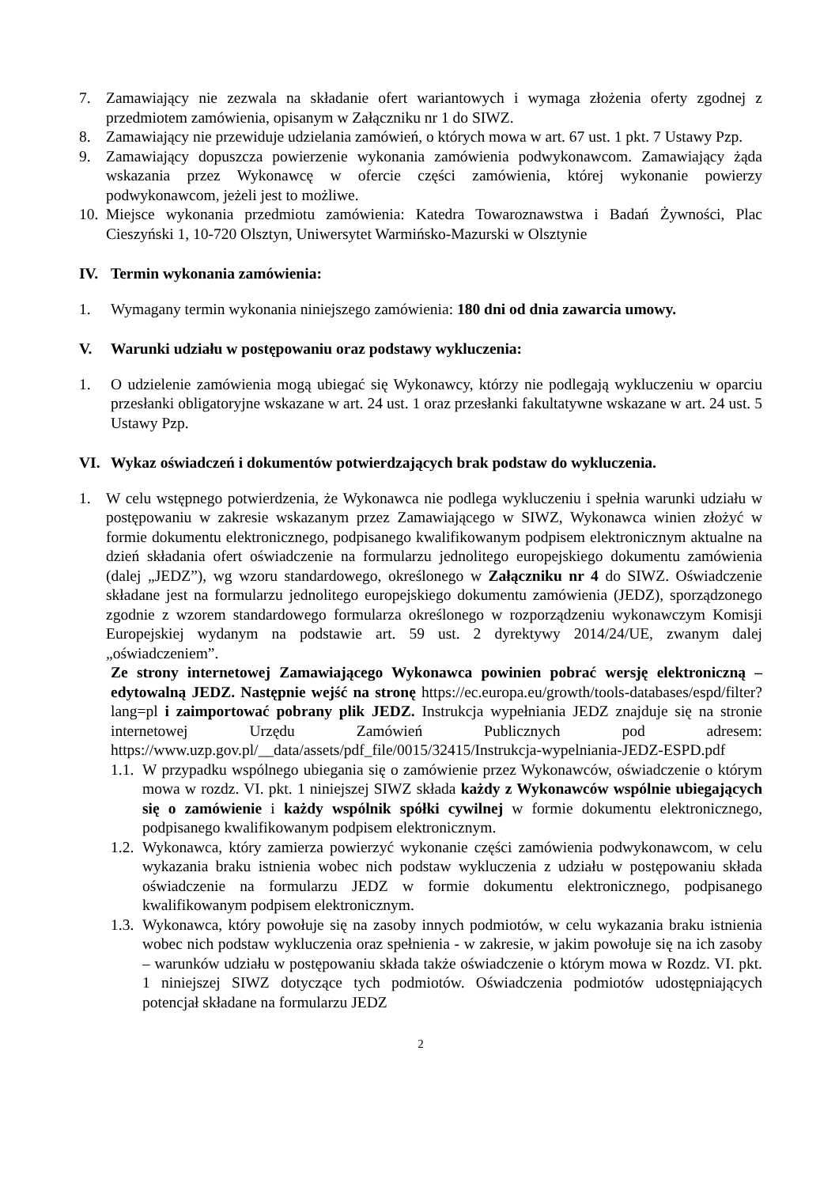7. Zamawiający nie zezwala na składanie ofert wariantowych i wymaga złożenia oferty zgodnej z przedmiotem zamówienia, opisanym w Załączniku nr 1 do SIWZ.
8. Zamawiający nie przewiduje udzielania zamówień, o których mowa w art. 67 ust. 1 pkt. 7 Ustawy Pzp.
9. Zamawiający dopuszcza powierzenie wykonania zamówienia podwykonawcom. Zamawiający żąda wskazania przez Wykonawcę w ofercie części zamówienia, której wykonanie powierzy podwykonawcom, jeżeli jest to możliwe.
10. Miejsce wykonania przedmiotu zamówienia: Katedra Towaroznawstwa i Badań Żywności, Plac Cieszyński 1, 10-720 Olsztyn, Uniwersytet Warmińsko-Mazurski w Olsztynie
IV. Termin wykonania zamówienia:
1. Wymagany termin wykonania niniejszego zamówienia: 180 dni od dnia zawarcia umowy.
V. Warunki udziału w postępowaniu oraz podstawy wykluczenia:
1. O udzielenie zamówienia mogą ubiegać się Wykonawcy, którzy nie podlegają wykluczeniu w oparciu przesłanki obligatoryjne wskazane w art. 24 ust. 1 oraz przesłanki fakultatywne wskazane w art. 24 ust. 5 Ustawy Pzp.
VI. Wykaz oświadczeń i dokumentów potwierdzających brak podstaw do wykluczenia.
1. W celu wstępnego potwierdzenia, że Wykonawca nie podlega wykluczeniu i spełnia warunki udziału w postępowaniu w zakresie wskazanym przez Zamawiającego w SIWZ, Wykonawca winien złożyć w formie dokumentu elektronicznego, podpisanego kwalifikowanym podpisem elektronicznym aktualne na dzień składania ofert oświadczenie na formularzu jednolitego europejskiego dokumentu zamówienia (dalej „JEDZ”), wg wzoru standardowego, określonego w Załączniku nr 4 do SIWZ. Oświadczenie składane jest na formularzu jednolitego europejskiego dokumentu zamówienia (JEDZ), sporządzonego zgodnie z wzorem standardowego formularza określonego w rozporządzeniu wykonawczym Komisji Europejskiej wydanym na podstawie art. 59 ust. 2 dyrektywy 2014/24/UE, zwanym dalej „oświadczeniem”.
Ze strony internetowej Zamawiającego Wykonawca powinien pobrać wersję elektroniczną – edytowalną JEDZ. Następnie wejść na stronę https://ec.europa.eu/growth/tools-databases/espd/filter?lang=pl i zaimportować pobrany plik JEDZ. Instrukcja wypełniania JEDZ znajduje się na stronie internetowej Urzędu Zamówień Publicznych pod adresem: https://www.uzp.gov.pl/__data/assets/pdf_file/0015/32415/Instrukcja-wypelniania-JEDZ-ESPD.pdf
1.1. W przypadku wspólnego ubiegania się o zamówienie przez Wykonawców, oświadczenie o którym mowa w rozdz. VI. pkt. 1 niniejszej SIWZ składa każdy z Wykonawców wspólnie ubiegających się o zamówienie i każdy wspólnik spółki cywilnej w formie dokumentu elektronicznego, podpisanego kwalifikowanym podpisem elektronicznym.
1.2. Wykonawca, który zamierza powierzyć wykonanie części zamówienia podwykonawcom, w celu wykazania braku istnienia wobec nich podstaw wykluczenia z udziału w postępowaniu składa oświadczenie na formularzu JEDZ w formie dokumentu elektronicznego, podpisanego kwalifikowanym podpisem elektronicznym.
1.3. Wykonawca, który powołuje się na zasoby innych podmiotów, w celu wykazania braku istnienia wobec nich podstaw wykluczenia oraz spełnienia - w zakresie, w jakim powołuje się na ich zasoby – warunków udziału w postępowaniu składa także oświadczenie o którym mowa w Rozdz. VI. pkt. 1 niniejszej SIWZ dotyczące tych podmiotów. Oświadczenia podmiotów udostępniających potencjał składane na formularzu JEDZ
2